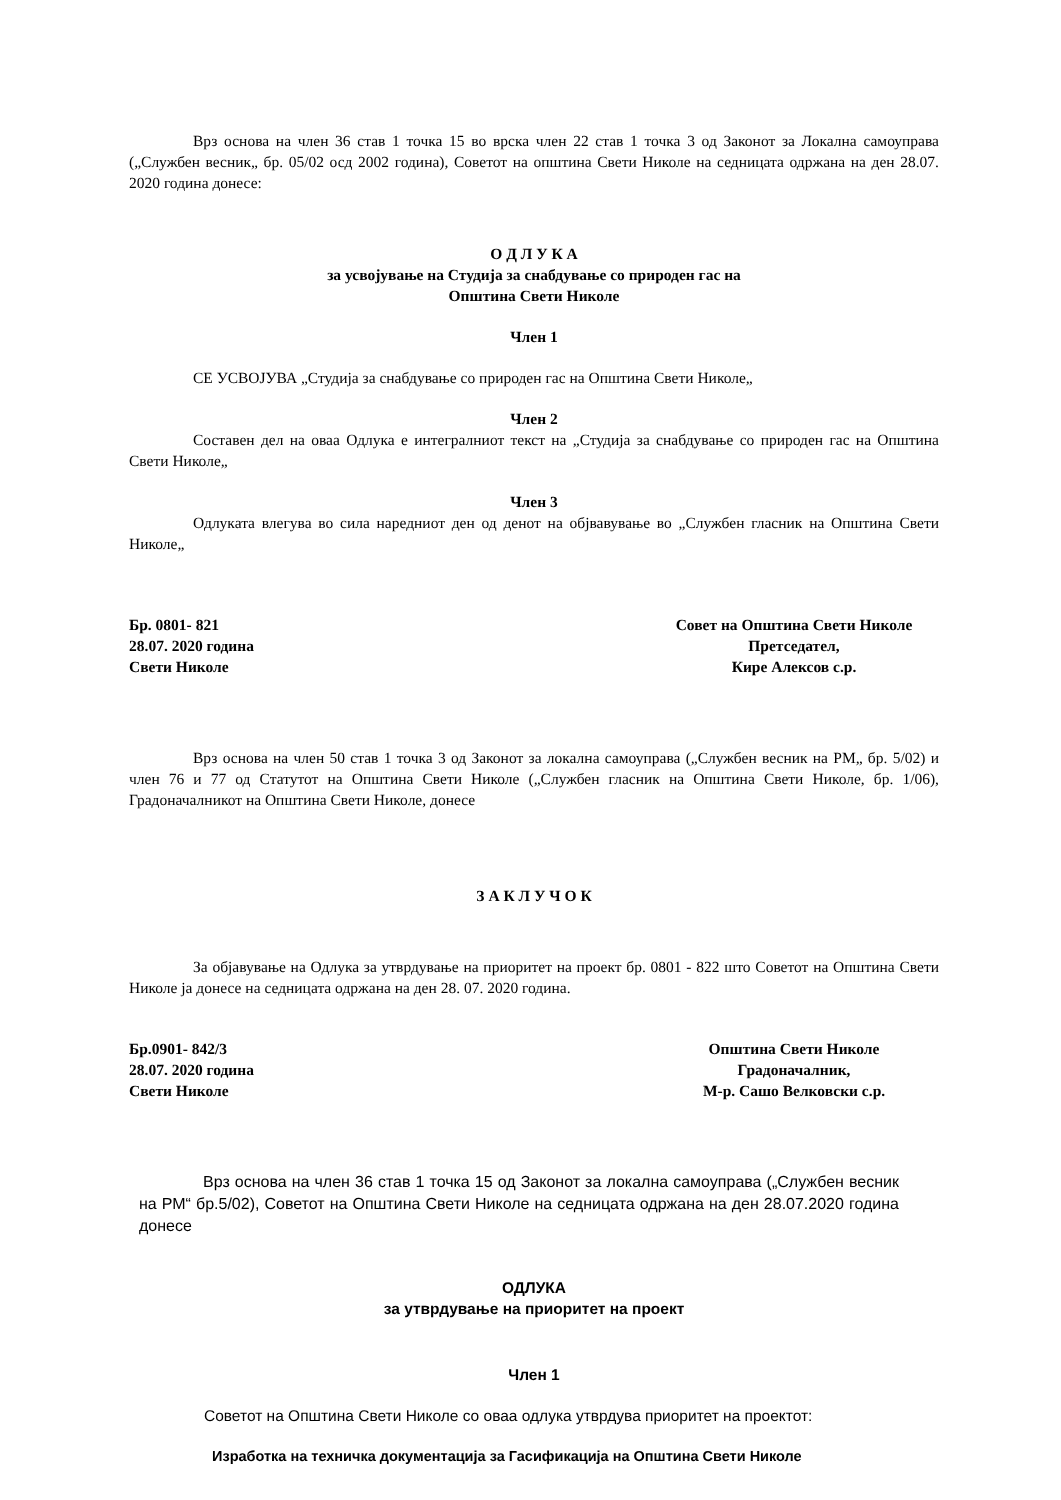Врз основа на член 36 став 1 точка 15 во врска член 22 став 1 точка 3 од Законот за Локална самоуправа („Службен весник„ бр. 05/02 осд 2002 година), Советот на општина Свети Николе на седницата одржана на ден 28.07. 2020 година донесе:
О Д Л У К А
за усвојување на Студија за снабдување со природен гас на
Општина Свети Николе
Член 1
СЕ УСВОЈУВА „Студија за снабдување со природен гас на Општина Свети Николе„
Член 2
Составен дел на оваа Одлука е интегралниот текст на „Студија за снабдување со природен гас на Општина Свети Николе„
Член 3
Одлуката влегува во сила наредниот ден од денот на објвавување во „Службен гласник на Општина Свети Николе„
Бр. 0801- 821
28.07. 2020 година
Свети Николе
Совет на Општина Свети Николе
Претседател,
Кире Алексов с.р.
Врз основа на член 50 став 1 точка 3 од Законот за локална самоуправа („Службен весник на РМ„ бр. 5/02) и член 76 и 77 од Статутот на Општина Свети Николе („Службен гласник на Општина Свети Николе, бр. 1/06), Градоначалникот на Општина Свети Николе, донесе
З А К Л У Ч О К
За објавување на Одлука за утврдување на приоритет на проект бр. 0801 - 822 што Советот на Општина Свети Николе ја донесе на седницата одржана на ден 28. 07. 2020 година.
Бр.0901- 842/3
28.07. 2020 година
Свети Николе
Општина Свети Николе
Градоначалник,
М-р. Сашо Велковски с.р.
Врз основа на член 36 став 1 точка 15 од Законот за локална самоуправа („Службен весник на РМ“ бр.5/02), Советот на Општина Свети Николе на седницата одржана на ден 28.07.2020 година донесе
ОДЛУКА
за утврдување на приоритет на проект
Член 1
Советот на Општина Свети Николе со оваа одлука утврдува приоритет на проектот:
Изработка на техничка документација за Гасификација на Општина Свети Николе